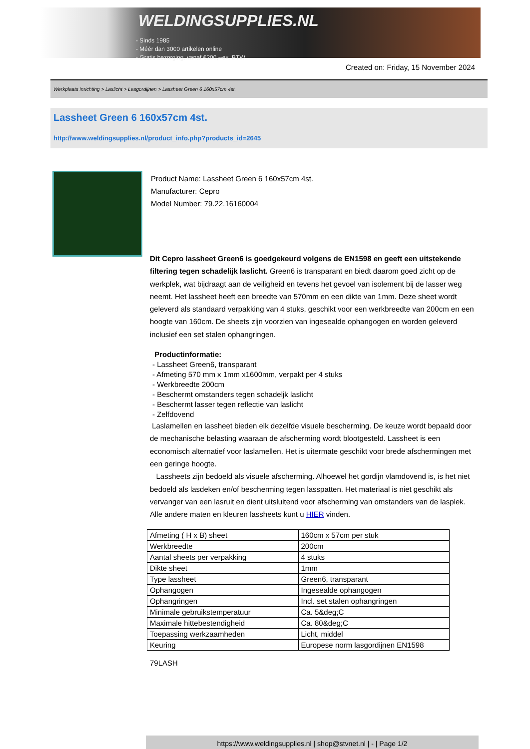WELDINGSUPPLIES.NL
- Sinds 1985
- Méér dan 3000 artikelen online
- Gratis bezorging, vanaf €200,--ex. BTW
Created on: Friday, 15 November 2024
Werkplaats inrichting > Laslicht > Lasgordijnen > Lassheet Green 6 160x57cm 4st.
Lassheet Green 6 160x57cm 4st.
http://www.weldingsupplies.nl/product_info.php?products_id=2645
Product Name: Lassheet Green 6 160x57cm 4st.
Manufacturer: Cepro
Model Number: 79.22.16160004
Dit Cepro lassheet Green6 is goedgekeurd volgens de EN1598 en geeft een uitstekende filtering tegen schadelijk laslicht. Green6 is transparant en biedt daarom goed zicht op de werkplek, wat bijdraagt aan de veiligheid en tevens het gevoel van isolement bij de lasser weg neemt. Het lassheet heeft een breedte van 570mm en een dikte van 1mm. Deze sheet wordt geleverd als standaard verpakking van 4 stuks, geschikt voor een werkbreedte van 200cm en een hoogte van 160cm. De sheets zijn voorzien van ingesealde ophangogen en worden geleverd inclusief een set stalen ophangringen.
Productinformatie:
- Lassheet Green6, transparant
- Afmeting 570 mm x 1mm x1600mm, verpakt per 4 stuks
- Werkbreedte 200cm
- Beschermt omstanders tegen schadeljk laslicht
- Beschermt lasser tegen reflectie van laslicht
- Zelfdovend
Laslamellen en lassheet bieden elk dezelfde visuele bescherming. De keuze wordt bepaald door de mechanische belasting waaraan de afscherming wordt blootgesteld. Lassheet is een economisch alternatief voor laslamellen. Het is uitermate geschikt voor brede afschermingen met een geringe hoogte.
Lassheets zijn bedoeld als visuele afscherming. Alhoewel het gordijn vlamdovend is, is het niet bedoeld als lasdeken en/of bescherming tegen lasspatten. Het materiaal is niet geschikt als vervanger van een lasruit en dient uitsluitend voor afscherming van omstanders van de lasplek. Alle andere maten en kleuren lassheets kunt u HIER vinden.
| Afmeting ( H x B) sheet | 160cm x 57cm per stuk |
| Werkbreedte | 200cm |
| Aantal sheets per verpakking | 4 stuks |
| Dikte sheet | 1mm |
| Type lassheet | Green6, transparant |
| Ophangogen | Ingesealde ophangogen |
| Ophangringen | Incl. set stalen ophangringen |
| Minimale gebruikstemperatuur | Ca. 5&deg;C |
| Maximale hittebestendigheid | Ca. 80&deg;C |
| Toepassing werkzaamheden | Licht, middel |
| Keuring | Europese norm lasgordijnen EN1598 |
79LASH
https://www.weldingsupplies.nl | shop@stvnet.nl | - | Page 1/2